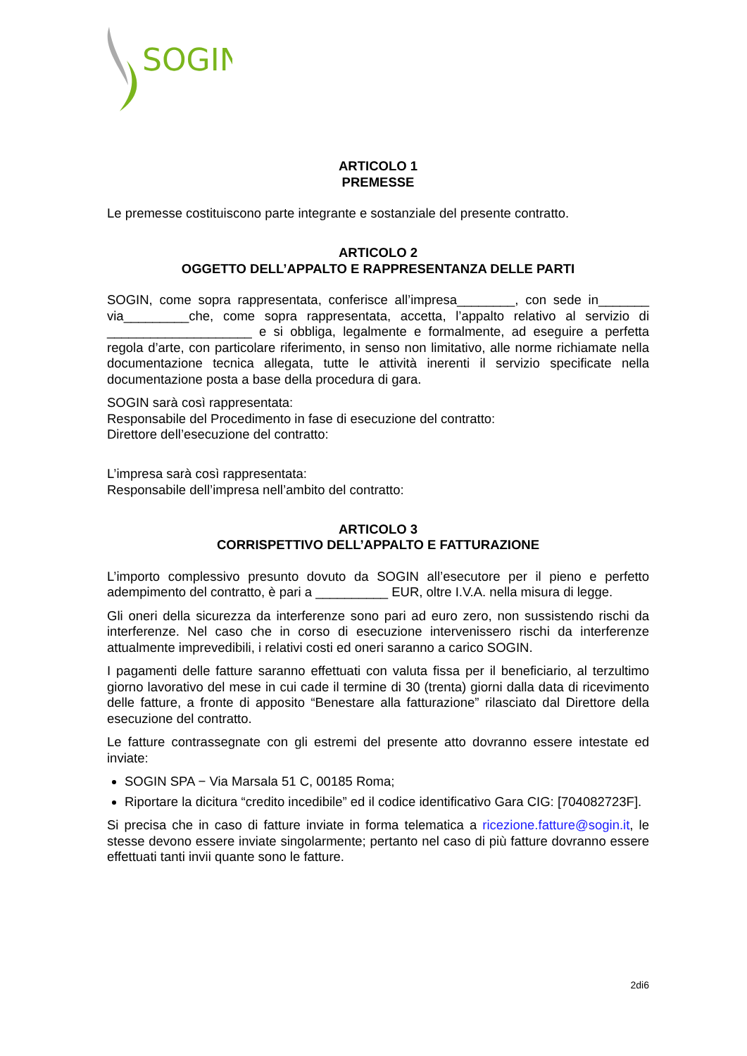SOGIN
ARTICOLO 1
PREMESSE
Le premesse costituiscono parte integrante e sostanziale del presente contratto.
ARTICOLO 2
OGGETTO DELL’APPALTO E RAPPRESENTANZA DELLE PARTI
SOGIN, come sopra rappresentata, conferisce all’impresa________, con sede in_______ via_________che, come sopra rappresentata, accetta, l’appalto relativo al servizio di ____________________ e si obbliga, legalmente e formalmente, ad eseguire a perfetta regola d’arte, con particolare riferimento, in senso non limitativo, alle norme richiamate nella documentazione tecnica allegata, tutte le attività inerenti il servizio specificate nella documentazione posta a base della procedura di gara.
SOGIN sarà così rappresentata:
Responsabile del Procedimento in fase di esecuzione del contratto:
Direttore dell’esecuzione del contratto:
L’impresa sarà così rappresentata:
Responsabile dell’impresa nell’ambito del contratto:
ARTICOLO 3
CORRISPETTIVO DELL’APPALTO E FATTURAZIONE
L’importo complessivo presunto dovuto da SOGIN all’esecutore per il pieno e perfetto adempimento del contratto, è pari a __________ EUR, oltre I.V.A. nella misura di legge.
Gli oneri della sicurezza da interferenze sono pari ad euro zero, non sussistendo rischi da interferenze. Nel caso che in corso di esecuzione intervenissero rischi da interferenze attualmente imprevedibili, i relativi costi ed oneri saranno a carico SOGIN.
I pagamenti delle fatture saranno effettuati con valuta fissa per il beneficiario, al terzultimo giorno lavorativo del mese in cui cade il termine di 30 (trenta) giorni dalla data di ricevimento delle fatture, a fronte di apposito “Benestare alla fatturazione” rilasciato dal Direttore della esecuzione del contratto.
Le fatture contrassegnate con gli estremi del presente atto dovranno essere intestate ed inviate:
SOGIN SPA − Via Marsala 51 C, 00185 Roma;
Riportare la dicitura “credito incedibile” ed il codice identificativo Gara CIG: [704082723F].
Si precisa che in caso di fatture inviate in forma telematica a ricezione.fatture@sogin.it, le stesse devono essere inviate singolarmente; pertanto nel caso di più fatture dovranno essere effettuati tanti invii quante sono le fatture.
2di6